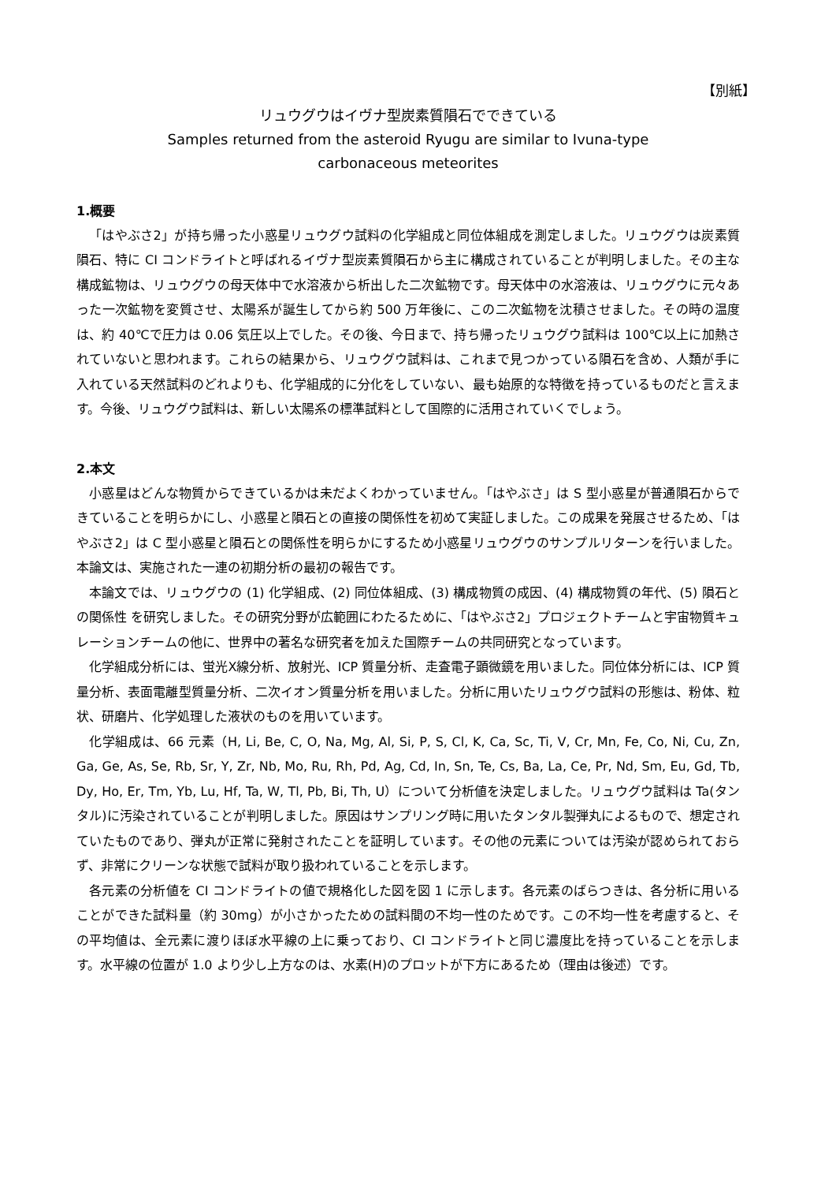【別紙】
リュウグウはイヴナ型炭素質隕石でできている
Samples returned from the asteroid Ryugu are similar to Ivuna-type
carbonaceous meteorites
1.概要
「はやぶさ2」が持ち帰った小惑星リュウグウ試料の化学組成と同位体組成を測定しました。リュウグウは炭素質隕石、特に CI コンドライトと呼ばれるイヴナ型炭素質隕石から主に構成されていることが判明しました。その主な構成鉱物は、リュウグウの母天体中で水溶液から析出した二次鉱物です。母天体中の水溶液は、リュウグウに元々あった一次鉱物を変質させ、太陽系が誕生してから約 500 万年後に、この二次鉱物を沈積させました。その時の温度は、約 40℃で圧力は 0.06 気圧以上でした。その後、今日まで、持ち帰ったリュウグウ試料は 100℃以上に加熱されていないと思われます。これらの結果から、リュウグウ試料は、これまで見つかっている隕石を含め、人類が手に入れている天然試料のどれよりも、化学組成的に分化をしていない、最も始原的な特徴を持っているものだと言えます。今後、リュウグウ試料は、新しい太陽系の標準試料として国際的に活用されていくでしょう。
2.本文
小惑星はどんな物質からできているかは未だよくわかっていません。「はやぶさ」は S 型小惑星が普通隕石からできていることを明らかにし、小惑星と隕石との直接の関係性を初めて実証しました。この成果を発展させるため、「はやぶさ2」は C 型小惑星と隕石との関係性を明らかにするため小惑星リュウグウのサンプルリターンを行いました。本論文は、実施された一連の初期分析の最初の報告です。
本論文では、リュウグウの (1) 化学組成、(2) 同位体組成、(3) 構成物質の成因、(4) 構成物質の年代、(5) 隕石との関係性 を研究しました。その研究分野が広範囲にわたるために、「はやぶさ2」プロジェクトチームと宇宙物質キュレーションチームの他に、世界中の著名な研究者を加えた国際チームの共同研究となっています。
化学組成分析には、蛍光X線分析、放射光、ICP 質量分析、走査電子顕微鏡を用いました。同位体分析には、ICP 質量分析、表面電離型質量分析、二次イオン質量分析を用いました。分析に用いたリュウグウ試料の形態は、粉体、粒状、研磨片、化学処理した液状のものを用いています。
化学組成は、66 元素（H, Li, Be, C, O, Na, Mg, Al, Si, P, S, Cl, K, Ca, Sc, Ti, V, Cr, Mn, Fe, Co, Ni, Cu, Zn, Ga, Ge, As, Se, Rb, Sr, Y, Zr, Nb, Mo, Ru, Rh, Pd, Ag, Cd, In, Sn, Te, Cs, Ba, La, Ce, Pr, Nd, Sm, Eu, Gd, Tb, Dy, Ho, Er, Tm, Yb, Lu, Hf, Ta, W, Tl, Pb, Bi, Th, U）について分析値を決定しました。リュウグウ試料は Ta(タンタル)に汚染されていることが判明しました。原因はサンプリング時に用いたタンタル製弾丸によるもので、想定されていたものであり、弾丸が正常に発射されたことを証明しています。その他の元素については汚染が認められておらず、非常にクリーンな状態で試料が取り扱われていることを示します。
各元素の分析値を CI コンドライトの値で規格化した図を図 1 に示します。各元素のばらつきは、各分析に用いることができた試料量（約 30mg）が小さかったための試料間の不均一性のためです。この不均一性を考慮すると、その平均値は、全元素に渡りほぼ水平線の上に乗っており、CI コンドライトと同じ濃度比を持っていることを示します。水平線の位置が 1.0 より少し上方なのは、水素(H)のプロットが下方にあるため（理由は後述）です。